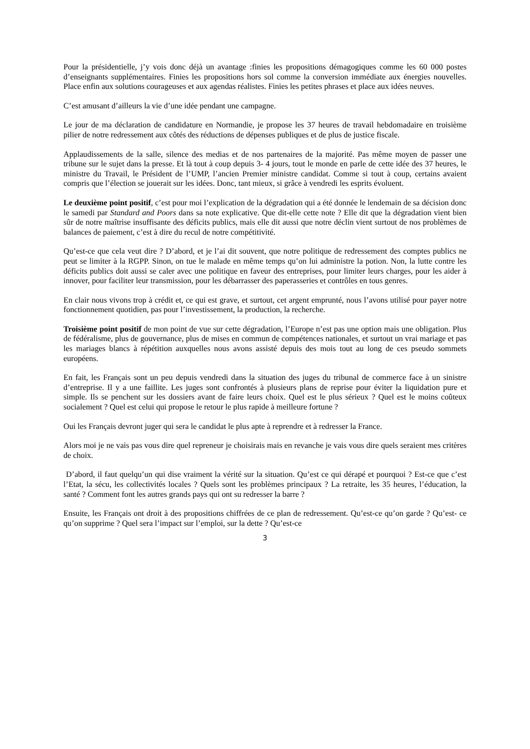Pour la présidentielle, j’y vois donc déjà un avantage :finies les propositions démagogiques comme les 60 000 postes d’enseignants supplémentaires. Finies les propositions hors sol comme la conversion immédiate aux énergies nouvelles. Place enfin aux solutions courageuses et aux agendas réalistes. Finies les petites phrases et place aux idées neuves.
C’est amusant d’ailleurs la vie d’une idée pendant une campagne.
Le jour de ma déclaration de candidature en Normandie, je propose les 37 heures de travail hebdomadaire en troisième pilier de notre redressement aux côtés des réductions de dépenses publiques et de plus de justice fiscale.
Applaudissements de la salle, silence des medias et de nos partenaires de la majorité. Pas même moyen de passer une tribune sur le sujet dans la presse. Et là tout à coup depuis 3- 4 jours, tout le monde en parle de cette idée des 37 heures, le ministre du Travail, le Président de l’UMP, l’ancien Premier ministre candidat. Comme si tout à coup, certains avaient compris que l’élection se jouerait sur les idées. Donc, tant mieux, si grâce à vendredi les esprits évoluent.
Le deuxième point positif, c’est pour moi l’explication de la dégradation qui a été donnée le lendemain de sa décision donc le samedi par Standard and Poors dans sa note explicative. Que dit-elle cette note ? Elle dit que la dégradation vient bien sûr de notre maîtrise insuffisante des déficits publics, mais elle dit aussi que notre déclin vient surtout de nos problèmes de balances de paiement, c’est à dire du recul de notre compétitivité.
Qu’est-ce que cela veut dire ? D’abord, et je l’ai dit souvent, que notre politique de redressement des comptes publics ne peut se limiter à la RGPP. Sinon, on tue le malade en même temps qu’on lui administre la potion. Non, la lutte contre les déficits publics doit aussi se caler avec une politique en faveur des entreprises, pour limiter leurs charges, pour les aider à innover, pour faciliter leur transmission, pour les débarrasser des paperasseries et contrôles en tous genres.
En clair nous vivons trop à crédit et, ce qui est grave, et surtout, cet argent emprunté, nous l’avons utilisé pour payer notre fonctionnement quotidien, pas pour l’investissement, la production, la recherche.
Troisième point positif de mon point de vue sur cette dégradation, l’Europe n’est pas une option mais une obligation. Plus de fédéralisme, plus de gouvernance, plus de mises en commun de compétences nationales, et surtout un vrai mariage et pas les mariages blancs à répétition auxquelles nous avons assisté depuis des mois tout au long de ces pseudo sommets européens.
En fait, les Français sont un peu depuis vendredi dans la situation des juges du tribunal de commerce face à un sinistre d’entreprise. Il y a une faillite. Les juges sont confrontés à plusieurs plans de reprise pour éviter la liquidation pure et simple. Ils se penchent sur les dossiers avant de faire leurs choix. Quel est le plus sérieux ? Quel est le moins coûteux socialement ? Quel est celui qui propose le retour le plus rapide à meilleure fortune ?
Oui les Français devront juger qui sera le candidat le plus apte à reprendre et à redresser la France.
Alors moi je ne vais pas vous dire quel repreneur je choisirais mais en revanche je vais vous dire quels seraient mes critères de choix.
D’abord, il faut quelqu’un qui dise vraiment la vérité sur la situation. Qu’est ce qui dérapé et pourquoi ? Est-ce que c’est l’Etat, la sécu, les collectivités locales ? Quels sont les problèmes principaux ? La retraite, les 35 heures, l’éducation, la santé ? Comment font les autres grands pays qui ont su redresser la barre ?
Ensuite, les Français ont droit à des propositions chiffrées de ce plan de redressement. Qu’est-ce qu’on garde ? Qu’est- ce qu’on supprime ? Quel sera l’impact sur l’emploi, sur la dette ? Qu’est-ce
3